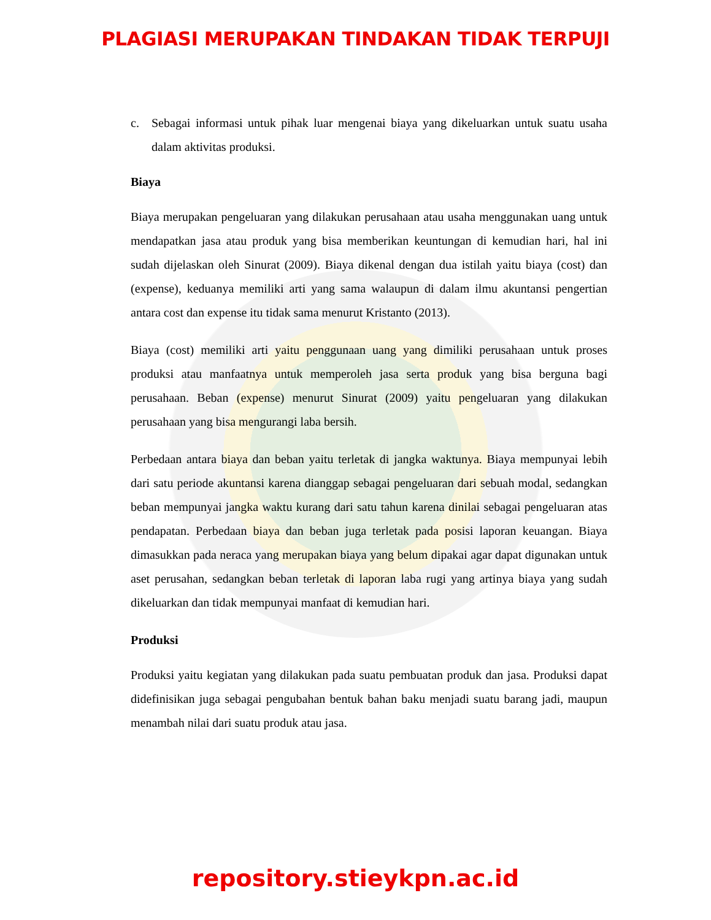PLAGIASI MERUPAKAN TINDAKAN TIDAK TERPUJI
c. Sebagai informasi untuk pihak luar mengenai biaya yang dikeluarkan untuk suatu usaha dalam aktivitas produksi.
Biaya
Biaya merupakan pengeluaran yang dilakukan perusahaan atau usaha menggunakan uang untuk mendapatkan jasa atau produk yang bisa memberikan keuntungan di kemudian hari, hal ini sudah dijelaskan oleh Sinurat (2009). Biaya dikenal dengan dua istilah yaitu biaya (cost) dan (expense), keduanya memiliki arti yang sama walaupun di dalam ilmu akuntansi pengertian antara cost dan expense itu tidak sama menurut Kristanto (2013).
Biaya (cost) memiliki arti yaitu penggunaan uang yang dimiliki perusahaan untuk proses produksi atau manfaatnya untuk memperoleh jasa serta produk yang bisa berguna bagi perusahaan. Beban (expense) menurut Sinurat (2009) yaitu pengeluaran yang dilakukan perusahaan yang bisa mengurangi laba bersih.
Perbedaan antara biaya dan beban yaitu terletak di jangka waktunya. Biaya mempunyai lebih dari satu periode akuntansi karena dianggap sebagai pengeluaran dari sebuah modal, sedangkan beban mempunyai jangka waktu kurang dari satu tahun karena dinilai sebagai pengeluaran atas pendapatan. Perbedaan biaya dan beban juga terletak pada posisi laporan keuangan. Biaya dimasukkan pada neraca yang merupakan biaya yang belum dipakai agar dapat digunakan untuk aset perusahan, sedangkan beban terletak di laporan laba rugi yang artinya biaya yang sudah dikeluarkan dan tidak mempunyai manfaat di kemudian hari.
Produksi
Produksi yaitu kegiatan yang dilakukan pada suatu pembuatan produk dan jasa. Produksi dapat didefinisikan juga sebagai pengubahan bentuk bahan baku menjadi suatu barang jadi, maupun menambah nilai dari suatu produk atau jasa.
repository.stieykpn.ac.id